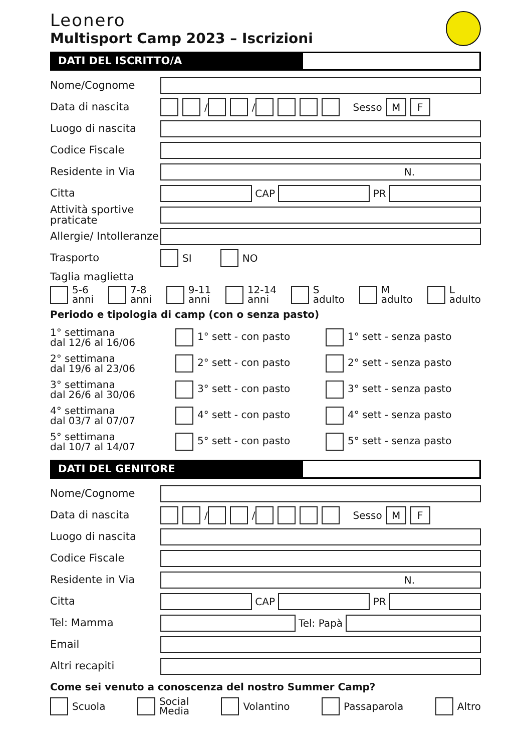Leonero
Multisport Camp 2023 – Iscrizioni
DATI DEL ISCRITTO/A
Nome/Cognome
Data di nascita
/ / Sesso M F
Luogo di nascita
Codice Fiscale
Residente in Via
N.
Citta
CAP
PR
Attività sportive praticate
Allergie/ Intolleranze
Trasporto
SI NO
Taglia maglietta
5-6
anni
7-8
anni
9-11
anni
12-14
anni
S
adulto
M
adulto
L
adulto
Periodo e tipologia di camp (con o senza pasto)
1° settimana
dal 12/6 al 16/06
1° sett - con pasto 1° sett - senza pasto
2° settimana
dal 19/6 al 23/06
2° sett - con pasto 2° sett - senza pasto
3° settimana
dal 26/6 al 30/06
3° sett - con pasto 3° sett - senza pasto
4° settimana
dal 03/7 al 07/07
4° sett - con pasto 4° sett - senza pasto
5° settimana
dal 10/7 al 14/07
5° sett - con pasto 5° sett - senza pasto
DATI DEL GENITORE
Nome/Cognome
Data di nascita
/ / Sesso M F
Luogo di nascita
Codice Fiscale
Residente in Via
N.
Citta
CAP
PR
Tel: Mamma
Tel: Papà
Email
Altri recapiti
Come sei venuto a conoscenza del nostro Summer Camp?
Scuola
Social
Media
Volantino Passaparola Altro